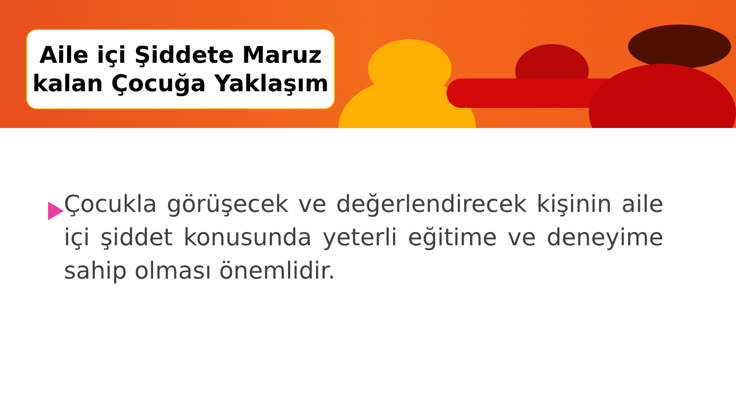Aile içi Şiddete Maruz
kalan Çocuğa Yaklaşım
Çocukla görüşecek ve değerlendirecek kişinin aile içi şiddet konusunda yeterli eğitime ve deneyime sahip olması önemlidir.